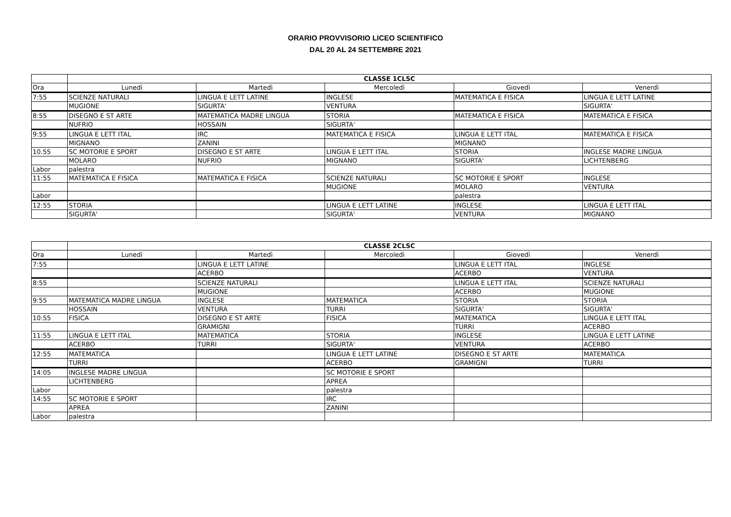ORARIO PROVVISORIO LICEO SCIENTIFICO
DAL 20 AL 24 SETTEMBRE 2021
| | CLASSE 1CLSC | | | | |
| --- | --- | --- | --- | --- | --- |
| Ora | Lunedì | Martedì | Mercoledì | Giovedì | Venerdì |
| 7:55 | SCIENZE NATURALI | LINGUA E LETT LATINE | INGLESE | MATEMATICA E FISICA | LINGUA E LETT LATINE |
| | MUGIONE | SIGURTA' | VENTURA | | SIGURTA' |
| 8:55 | DISEGNO E ST ARTE | MATEMATICA MADRE LINGUA | STORIA | MATEMATICA E FISICA | MATEMATICA E FISICA |
| | NUFRIO | HOSSAIN | SIGURTA' | | |
| 9:55 | LINGUA E LETT ITAL | IRC | MATEMATICA E FISICA | LINGUA E LETT ITAL | MATEMATICA E FISICA |
| | MIGNANO | ZANINI | | MIGNANO | |
| 10.55 | SC MOTORIE E SPORT | DISEGNO E ST ARTE | LINGUA E LETT ITAL | STORIA | INGLESE MADRE LINGUA |
| | MOLARO | NUFRIO | MIGNANO | SIGURTA' | LICHTENBERG |
| Labor | palestra | | | | |
| 11:55 | MATEMATICA E FISICA | MATEMATICA E FISICA | SCIENZE NATURALI | SC MOTORIE E SPORT | INGLESE |
| | | | MUGIONE | MOLARO | VENTURA |
| Labor | | | | palestra | |
| 12:55 | STORIA | | LINGUA E LETT LATINE | INGLESE | LINGUA E LETT ITAL |
| | SIGURTA' | | SIGURTA' | VENTURA | MIGNANO |
| | CLASSE 2CLSC | | | | |
| --- | --- | --- | --- | --- | --- |
| Ora | Lunedì | Martedì | Mercoledì | Giovedì | Venerdì |
| 7:55 | | LINGUA E LETT LATINE | | LINGUA E LETT ITAL | INGLESE |
| | | ACERBO | | ACERBO | VENTURA |
| 8:55 | | SCIENZE NATURALI | | LINGUA E LETT ITAL | SCIENZE NATURALI |
| | | MUGIONE | | ACERBO | MUGIONE |
| 9:55 | MATEMATICA MADRE LINGUA | INGLESE | MATEMATICA | STORIA | STORIA |
| | HOSSAIN | VENTURA | TURRI | SIGURTA' | SIGURTA' |
| 10:55 | FISICA | DISEGNO E ST ARTE | FISICA | MATEMATICA | LINGUA E LETT ITAL |
| | | GRAMIGNI | | TURRI | ACERBO |
| 11:55 | LINGUA E LETT ITAL | MATEMATICA | STORIA | INGLESE | LINGUA E LETT LATINE |
| | ACERBO | TURRI | SIGURTA' | VENTURA | ACERBO |
| 12:55 | MATEMATICA | | LINGUA E LETT LATINE | DISEGNO E ST ARTE | MATEMATICA |
| | TURRI | | ACERBO | GRAMIGNI | TURRI |
| 14:05 | INGLESE MADRE LINGUA | | SC MOTORIE E SPORT | | |
| | LICHTENBERG | | APREA | | |
| Labor | | | palestra | | |
| 14:55 | SC MOTORIE E SPORT | | IRC | | |
| | APREA | | ZANINI | | |
| Labor | palestra | | | | |